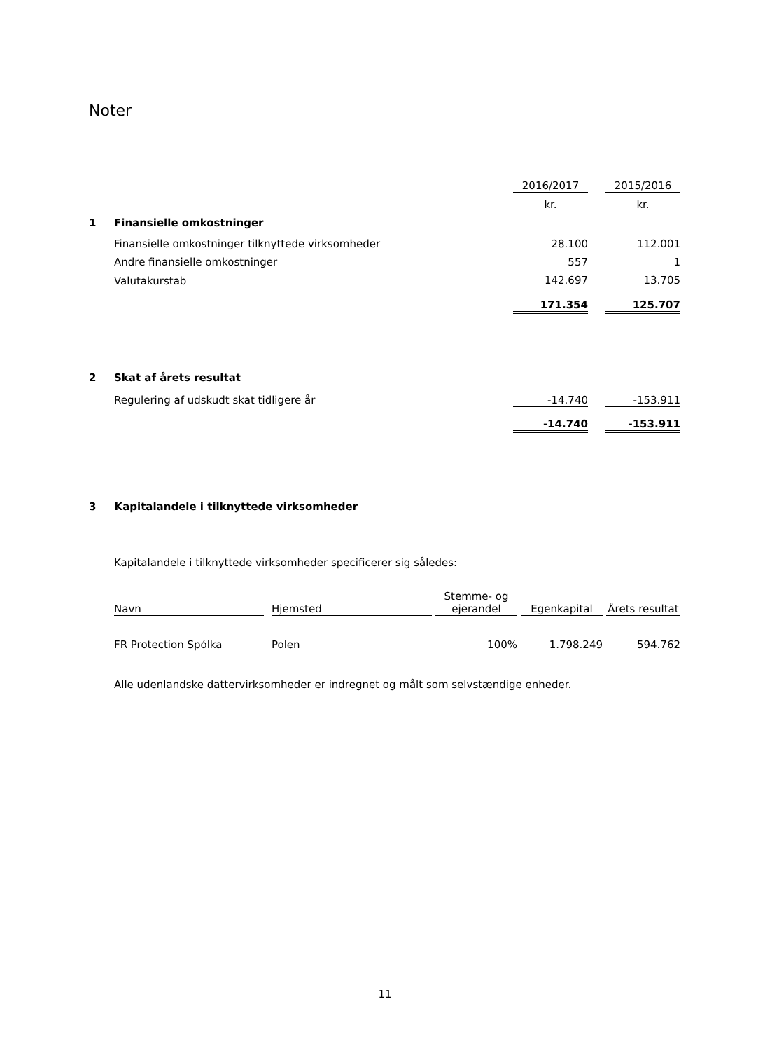Noter
| | | 2016/2017 | | 2015/2016 |
| | | kr. | | kr. |
| 1 | Finansielle omkostninger | | | |
| | Finansielle omkostninger tilknyttede virksomheder | 28.100 | | 112.001 |
| | Andre finansielle omkostninger | 557 | | 1 |
| | Valutakurstab | 142.697 | | 13.705 |
| | | 171.354 | | 125.707 |
| 2 | Skat af årets resultat | | | |
| | Regulering af udskudt skat tidligere år | -14.740 | | -153.911 |
| | | -14.740 | | -153.911 |
3 Kapitalandele i tilknyttede virksomheder
Kapitalandele i tilknyttede virksomheder specificerer sig således:
| Navn | | Hjemsted | | Stemme- og ejerandel | | Egenkapital | | Årets resultat |
| FR Protection Spólka | | Polen | | 100% | | 1.798.249 | | 594.762 |
Alle udenlandske dattervirksomheder er indregnet og målt som selvstændige enheder.
11